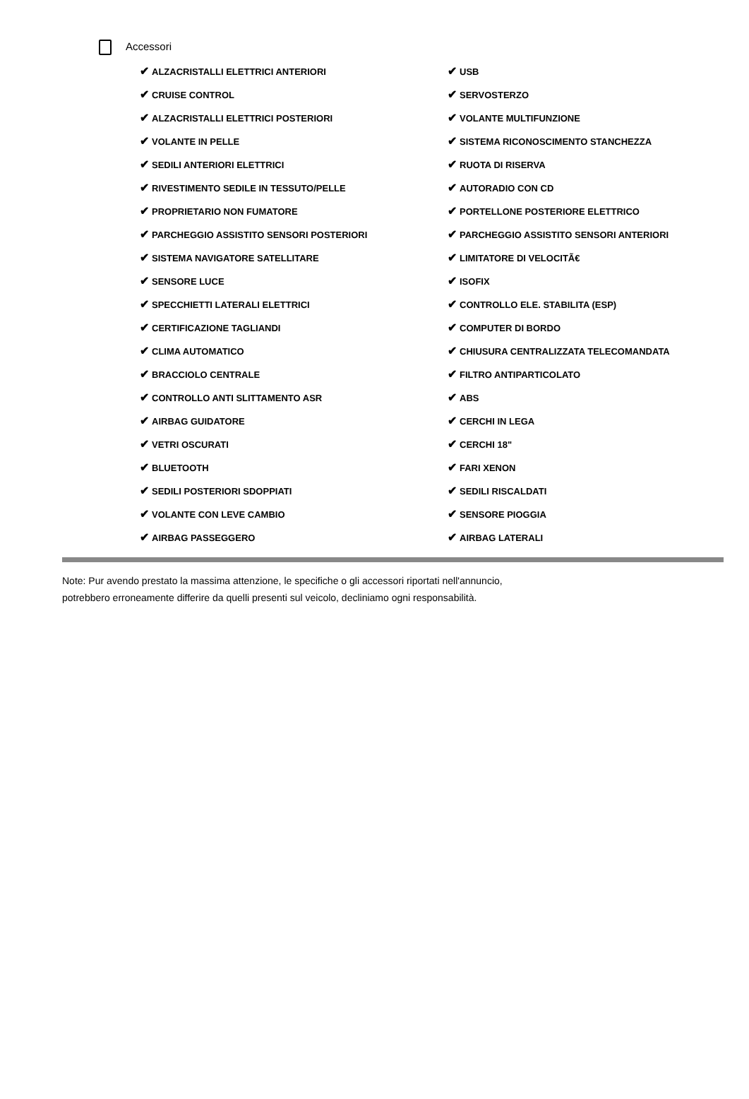Accessori
| ✔ ALZACRISTALLI ELETTRICI ANTERIORI | ✔ USB |
| ✔ CRUISE CONTROL | ✔ SERVOSTERZO |
| ✔ ALZACRISTALLI ELETTRICI POSTERIORI | ✔ VOLANTE MULTIFUNZIONE |
| ✔ VOLANTE IN PELLE | ✔ SISTEMA RICONOSCIMENTO STANCHEZZA |
| ✔ SEDILI ANTERIORI ELETTRICI | ✔ RUOTA DI RISERVA |
| ✔ RIVESTIMENTO SEDILE IN TESSUTO/PELLE | ✔ AUTORADIO CON CD |
| ✔ PROPRIETARIO NON FUMATORE | ✔ PORTELLONE POSTERIORE ELETTRICO |
| ✔ PARCHEGGIO ASSISTITO SENSORI POSTERIORI | ✔ PARCHEGGIO ASSISTITO SENSORI ANTERIORI |
| ✔ SISTEMA NAVIGATORE SATELLITARE | ✔ LIMITATORE DI VELOCITÃ€ |
| ✔ SENSORE LUCE | ✔ ISOFIX |
| ✔ SPECCHIETTI LATERALI ELETTRICI | ✔ CONTROLLO ELE. STABILITA (ESP) |
| ✔ CERTIFICAZIONE TAGLIANDI | ✔ COMPUTER DI BORDO |
| ✔ CLIMA AUTOMATICO | ✔ CHIUSURA CENTRALIZZATA TELECOMANDATA |
| ✔ BRACCIOLO CENTRALE | ✔ FILTRO ANTIPARTICOLATO |
| ✔ CONTROLLO ANTI SLITTAMENTO ASR | ✔ ABS |
| ✔ AIRBAG GUIDATORE | ✔ CERCHI IN LEGA |
| ✔ VETRI OSCURATI | ✔ CERCHI 18" |
| ✔ BLUETOOTH | ✔ FARI XENON |
| ✔ SEDILI POSTERIORI SDOPPIATI | ✔ SEDILI RISCALDATI |
| ✔ VOLANTE CON LEVE CAMBIO | ✔ SENSORE PIOGGIA |
| ✔ AIRBAG PASSEGGERO | ✔ AIRBAG LATERALI |
Note: Pur avendo prestato la massima attenzione, le specifiche o gli accessori riportati nell'annuncio,
potrebbero erroneamente differire da quelli presenti sul veicolo, decliniamo ogni responsabilità.